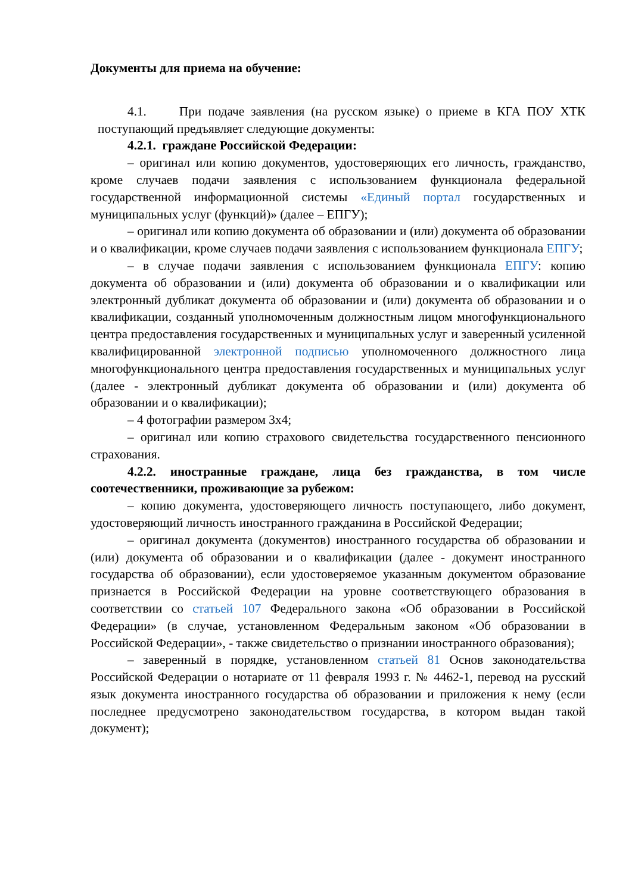Документы для приема на обучение:
4.1. При подаче заявления (на русском языке) о приеме в КГА ПОУ ХТК поступающий предъявляет следующие документы:
4.2.1. граждане Российской Федерации:
– оригинал или копию документов, удостоверяющих его личность, гражданство, кроме случаев подачи заявления с использованием функционала федеральной государственной информационной системы «Единый портал государственных и муниципальных услуг (функций)» (далее – ЕПГУ);
– оригинал или копию документа об образовании и (или) документа об образовании и о квалификации, кроме случаев подачи заявления с использованием функционала ЕПГУ;
– в случае подачи заявления с использованием функционала ЕПГУ: копию документа об образовании и (или) документа об образовании и о квалификации или электронный дубликат документа об образовании и (или) документа об образовании и о квалификации, созданный уполномоченным должностным лицом многофункционального центра предоставления государственных и муниципальных услуг и заверенный усиленной квалифицированной электронной подписью уполномоченного должностного лица многофункционального центра предоставления государственных и муниципальных услуг (далее - электронный дубликат документа об образовании и (или) документа об образовании и о квалификации);
– 4 фотографии размером 3х4;
– оригинал или копию страхового свидетельства государственного пенсионного страхования.
4.2.2. иностранные граждане, лица без гражданства, в том числе соотечественники, проживающие за рубежом:
– копию документа, удостоверяющего личность поступающего, либо документ, удостоверяющий личность иностранного гражданина в Российской Федерации;
– оригинал документа (документов) иностранного государства об образовании и (или) документа об образовании и о квалификации (далее - документ иностранного государства об образовании), если удостоверяемое указанным документом образование признается в Российской Федерации на уровне соответствующего образования в соответствии со статьей 107 Федерального закона «Об образовании в Российской Федерации» (в случае, установленном Федеральным законом «Об образовании в Российской Федерации», - также свидетельство о признании иностранного образования);
– заверенный в порядке, установленном статьей 81 Основ законодательства Российской Федерации о нотариате от 11 февраля 1993 г. № 4462-1, перевод на русский язык документа иностранного государства об образовании и приложения к нему (если последнее предусмотрено законодательством государства, в котором выдан такой документ);